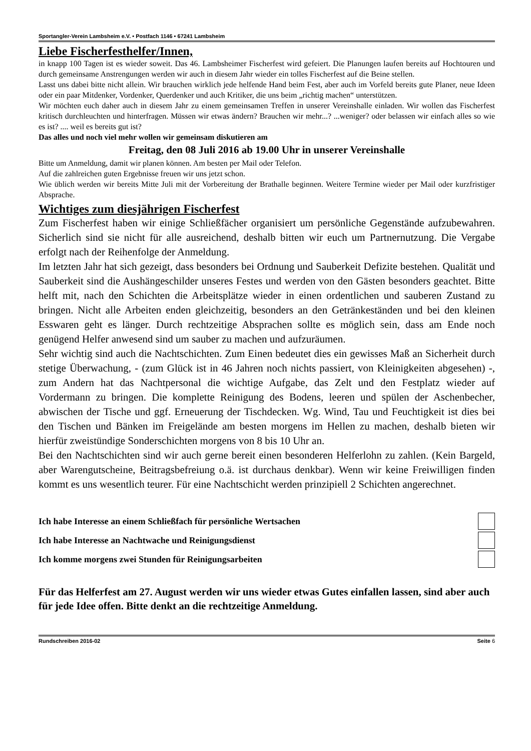Sportangler-Verein Lambsheim e.V. • Postfach 1146 • 67241 Lambsheim
Liebe Fischerfesthelfer/Innen,
in knapp 100 Tagen ist es wieder soweit. Das 46. Lambsheimer Fischerfest wird gefeiert. Die Planungen laufen bereits auf Hochtouren und durch gemeinsame Anstrengungen werden wir auch in diesem Jahr wieder ein tolles Fischerfest auf die Beine stellen.
Lasst uns dabei bitte nicht allein. Wir brauchen wirklich jede helfende Hand beim Fest, aber auch im Vorfeld bereits gute Planer, neue Ideen oder ein paar Mitdenker, Vordenker, Querdenker und auch Kritiker, die uns beim „richtig machen“ unterstützen.
Wir möchten euch daher auch in diesem Jahr zu einem gemeinsamen Treffen in unserer Vereinshalle einladen. Wir wollen das Fischerfest kritisch durchleuchten und hinterfragen. Müssen wir etwas ändern? Brauchen wir mehr...? ...weniger? oder belassen wir einfach alles so wie es ist? .... weil es bereits gut ist?
Das alles und noch viel mehr wollen wir gemeinsam diskutieren am
Freitag, den 08 Juli 2016 ab 19.00 Uhr in unserer Vereinshalle
Bitte um Anmeldung, damit wir planen können. Am besten per Mail oder Telefon.
Auf die zahlreichen guten Ergebnisse freuen wir uns jetzt schon.
Wie üblich werden wir bereits Mitte Juli mit der Vorbereitung der Brathalle beginnen. Weitere Termine wieder per Mail oder kurzfristiger Absprache.
Wichtiges zum diesjährigen Fischerfest
Zum Fischerfest haben wir einige Schließfächer organisiert um persönliche Gegenstände aufzubewahren. Sicherlich sind sie nicht für alle ausreichend, deshalb bitten wir euch um Partnernutzung. Die Vergabe erfolgt nach der Reihenfolge der Anmeldung.
Im letzten Jahr hat sich gezeigt, dass besonders bei Ordnung und Sauberkeit Defizite bestehen. Qualität und Sauberkeit sind die Aushängeschilder unseres Festes und werden von den Gästen besonders geachtet. Bitte helft mit, nach den Schichten die Arbeitsplätze wieder in einen ordentlichen und sauberen Zustand zu bringen. Nicht alle Arbeiten enden gleichzeitig, besonders an den Getränkeständen und bei den kleinen Esswaren geht es länger. Durch rechtzeitige Absprachen sollte es möglich sein, dass am Ende noch genügend Helfer anwesend sind um sauber zu machen und aufzuräumen.
Sehr wichtig sind auch die Nachtschichten. Zum Einen bedeutet dies ein gewisses Maß an Sicherheit durch stetige Überwachung, - (zum Glück ist in 46 Jahren noch nichts passiert, von Kleinigkeiten abgesehen) -, zum Andern hat das Nachtpersonal die wichtige Aufgabe, das Zelt und den Festplatz wieder auf Vordermann zu bringen. Die komplette Reinigung des Bodens, leeren und spülen der Aschenbecher, abwischen der Tische und ggf. Erneuerung der Tischdecken. Wg. Wind, Tau und Feuchtigkeit ist dies bei den Tischen und Bänken im Freigelände am besten morgens im Hellen zu machen, deshalb bieten wir hierfür zweistündige Sonderschichten morgens von 8 bis 10 Uhr an.
Bei den Nachtschichten sind wir auch gerne bereit einen besonderen Helferlohn zu zahlen. (Kein Bargeld, aber Warengutscheine, Beitragsbefreiung o.ä. ist durchaus denkbar). Wenn wir keine Freiwilligen finden kommt es uns wesentlich teurer. Für eine Nachtschicht werden prinzipiell 2 Schichten angerechnet.
Ich habe Interesse an einem Schließfach für persönliche Wertsachen
Ich habe Interesse an Nachtwache und Reinigungsdienst
Ich komme morgens zwei Stunden für Reinigungsarbeiten
Für das Helferfest am 27. August werden wir uns wieder etwas Gutes einfallen lassen, sind aber auch für jede Idee offen. Bitte denkt an die rechtzeitige Anmeldung.
Rundschreiben 2016-02 Seite 6